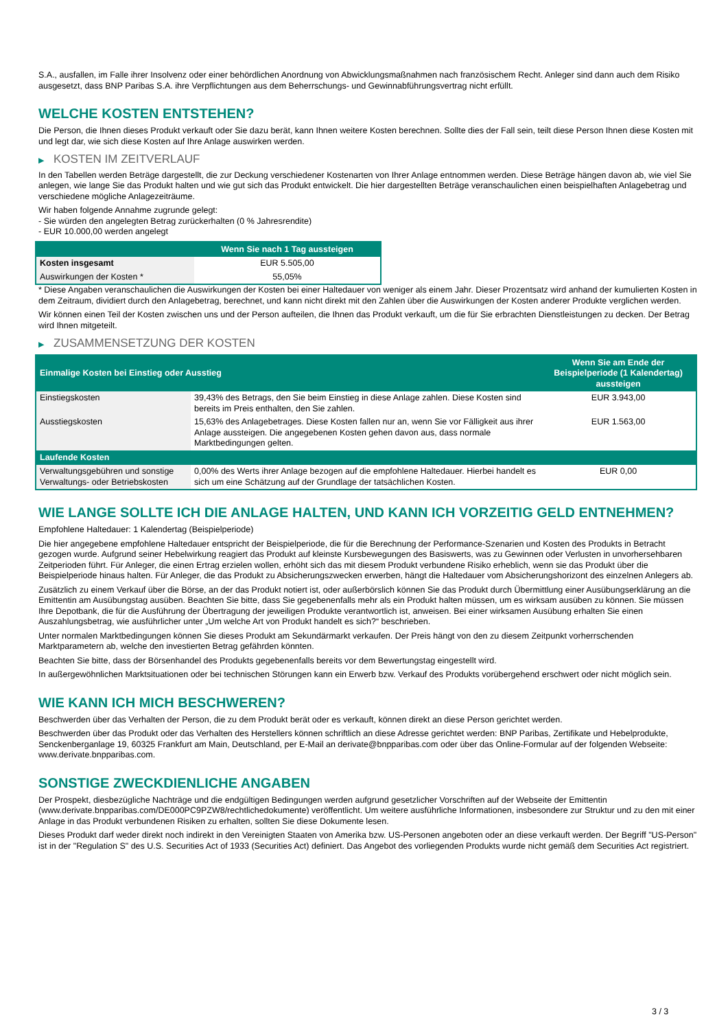S.A., ausfallen, im Falle ihrer Insolvenz oder einer behördlichen Anordnung von Abwicklungsmaßnahmen nach französischem Recht. Anleger sind dann auch dem Risiko ausgesetzt, dass BNP Paribas S.A. ihre Verpflichtungen aus dem Beherrschungs- und Gewinnabführungsvertrag nicht erfüllt.
WELCHE KOSTEN ENTSTEHEN?
Die Person, die Ihnen dieses Produkt verkauft oder Sie dazu berät, kann Ihnen weitere Kosten berechnen. Sollte dies der Fall sein, teilt diese Person Ihnen diese Kosten mit und legt dar, wie sich diese Kosten auf Ihre Anlage auswirken werden.
▶ KOSTEN IM ZEITVERLAUF
In den Tabellen werden Beträge dargestellt, die zur Deckung verschiedener Kostenarten von Ihrer Anlage entnommen werden. Diese Beträge hängen davon ab, wie viel Sie anlegen, wie lange Sie das Produkt halten und wie gut sich das Produkt entwickelt. Die hier dargestellten Beträge veranschaulichen einen beispielhaften Anlagebetrag und verschiedene mögliche Anlagezeiträume.
Wir haben folgende Annahme zugrunde gelegt:
- Sie würden den angelegten Betrag zurückerhalten (0 % Jahresrendite)
- EUR 10.000,00 werden angelegt
| | Wenn Sie nach 1 Tag aussteigen |
| --- | --- |
| Kosten insgesamt | EUR 5.505,00 |
| Auswirkungen der Kosten * | 55,05% |
* Diese Angaben veranschaulichen die Auswirkungen der Kosten bei einer Haltedauer von weniger als einem Jahr. Dieser Prozentsatz wird anhand der kumulierten Kosten in dem Zeitraum, dividiert durch den Anlagebetrag, berechnet, und kann nicht direkt mit den Zahlen über die Auswirkungen der Kosten anderer Produkte verglichen werden.
Wir können einen Teil der Kosten zwischen uns und der Person aufteilen, die Ihnen das Produkt verkauft, um die für Sie erbrachten Dienstleistungen zu decken. Der Betrag wird Ihnen mitgeteilt.
▶ ZUSAMMENSETZUNG DER KOSTEN
| Einmalige Kosten bei Einstieg oder Ausstieg | | Wenn Sie am Ende der Beispielperiode (1 Kalendertag) aussteigen |
| --- | --- | --- |
| Einstiegskosten | 39,43% des Betrags, den Sie beim Einstieg in diese Anlage zahlen. Diese Kosten sind bereits im Preis enthalten, den Sie zahlen. | EUR 3.943,00 |
| Ausstiegskosten | 15,63% des Anlagebetrages. Diese Kosten fallen nur an, wenn Sie vor Fälligkeit aus ihrer Anlage aussteigen. Die angegebenen Kosten gehen davon aus, dass normale Marktbedingungen gelten. | EUR 1.563,00 |
| Laufende Kosten | | |
| Verwaltungsgebühren und sonstige Verwaltungs- oder Betriebskosten | 0,00% des Werts ihrer Anlage bezogen auf die empfohlene Haltedauer. Hierbei handelt es sich um eine Schätzung auf der Grundlage der tatsächlichen Kosten. | EUR 0,00 |
WIE LANGE SOLLTE ICH DIE ANLAGE HALTEN, UND KANN ICH VORZEITIG GELD ENTNEHMEN?
Empfohlene Haltedauer: 1 Kalendertag (Beispielperiode)
Die hier angegebene empfohlene Haltedauer entspricht der Beispielperiode, die für die Berechnung der Performance-Szenarien und Kosten des Produkts in Betracht gezogen wurde. Aufgrund seiner Hebelwirkung reagiert das Produkt auf kleinste Kursbewegungen des Basiswerts, was zu Gewinnen oder Verlusten in unvorhersehbaren Zeitperioden führt. Für Anleger, die einen Ertrag erzielen wollen, erhöht sich das mit diesem Produkt verbundene Risiko erheblich, wenn sie das Produkt über die Beispielperiode hinaus halten. Für Anleger, die das Produkt zu Absicherungszwecken erwerben, hängt die Haltedauer vom Absicherungshorizont des einzelnen Anlegers ab.
Zusätzlich zu einem Verkauf über die Börse, an der das Produkt notiert ist, oder außerbörslich können Sie das Produkt durch Übermittlung einer Ausübungserklärung an die Emittentin am Ausübungstag ausüben. Beachten Sie bitte, dass Sie gegebenenfalls mehr als ein Produkt halten müssen, um es wirksam ausüben zu können. Sie müssen Ihre Depotbank, die für die Ausführung der Übertragung der jeweiligen Produkte verantwortlich ist, anweisen. Bei einer wirksamen Ausübung erhalten Sie einen Auszahlungsbetrag, wie ausführlicher unter „Um welche Art von Produkt handelt es sich?“ beschrieben.
Unter normalen Marktbedingungen können Sie dieses Produkt am Sekundärmarkt verkaufen. Der Preis hängt von den zu diesem Zeitpunkt vorherrschenden Marktparametern ab, welche den investierten Betrag gefährden könnten.
Beachten Sie bitte, dass der Börsenhandel des Produkts gegebenenfalls bereits vor dem Bewertungstag eingestellt wird.
In außergewöhnlichen Marktsituationen oder bei technischen Störungen kann ein Erwerb bzw. Verkauf des Produkts vorübergehend erschwert oder nicht möglich sein.
WIE KANN ICH MICH BESCHWEREN?
Beschwerden über das Verhalten der Person, die zu dem Produkt berät oder es verkauft, können direkt an diese Person gerichtet werden.
Beschwerden über das Produkt oder das Verhalten des Herstellers können schriftlich an diese Adresse gerichtet werden: BNP Paribas, Zertifikate und Hebelprodukte, Senckenberganlage 19, 60325 Frankfurt am Main, Deutschland, per E-Mail an derivate@bnpparibas.com oder über das Online-Formular auf der folgenden Webseite: www.derivate.bnpparibas.com.
SONSTIGE ZWECKDIENLICHE ANGABEN
Der Prospekt, diesbezügliche Nachträge und die endgültigen Bedingungen werden aufgrund gesetzlicher Vorschriften auf der Webseite der Emittentin (www.derivate.bnpparibas.com/DE000PC9PZW8/rechtlichedokumente) veröffentlicht. Um weitere ausführliche Informationen, insbesondere zur Struktur und zu den mit einer Anlage in das Produkt verbundenen Risiken zu erhalten, sollten Sie diese Dokumente lesen.
Dieses Produkt darf weder direkt noch indirekt in den Vereinigten Staaten von Amerika bzw. US-Personen angeboten oder an diese verkauft werden. Der Begriff "US-Person" ist in der "Regulation S" des U.S. Securities Act of 1933 (Securities Act) definiert. Das Angebot des vorliegenden Produkts wurde nicht gemäß dem Securities Act registriert.
3 / 3